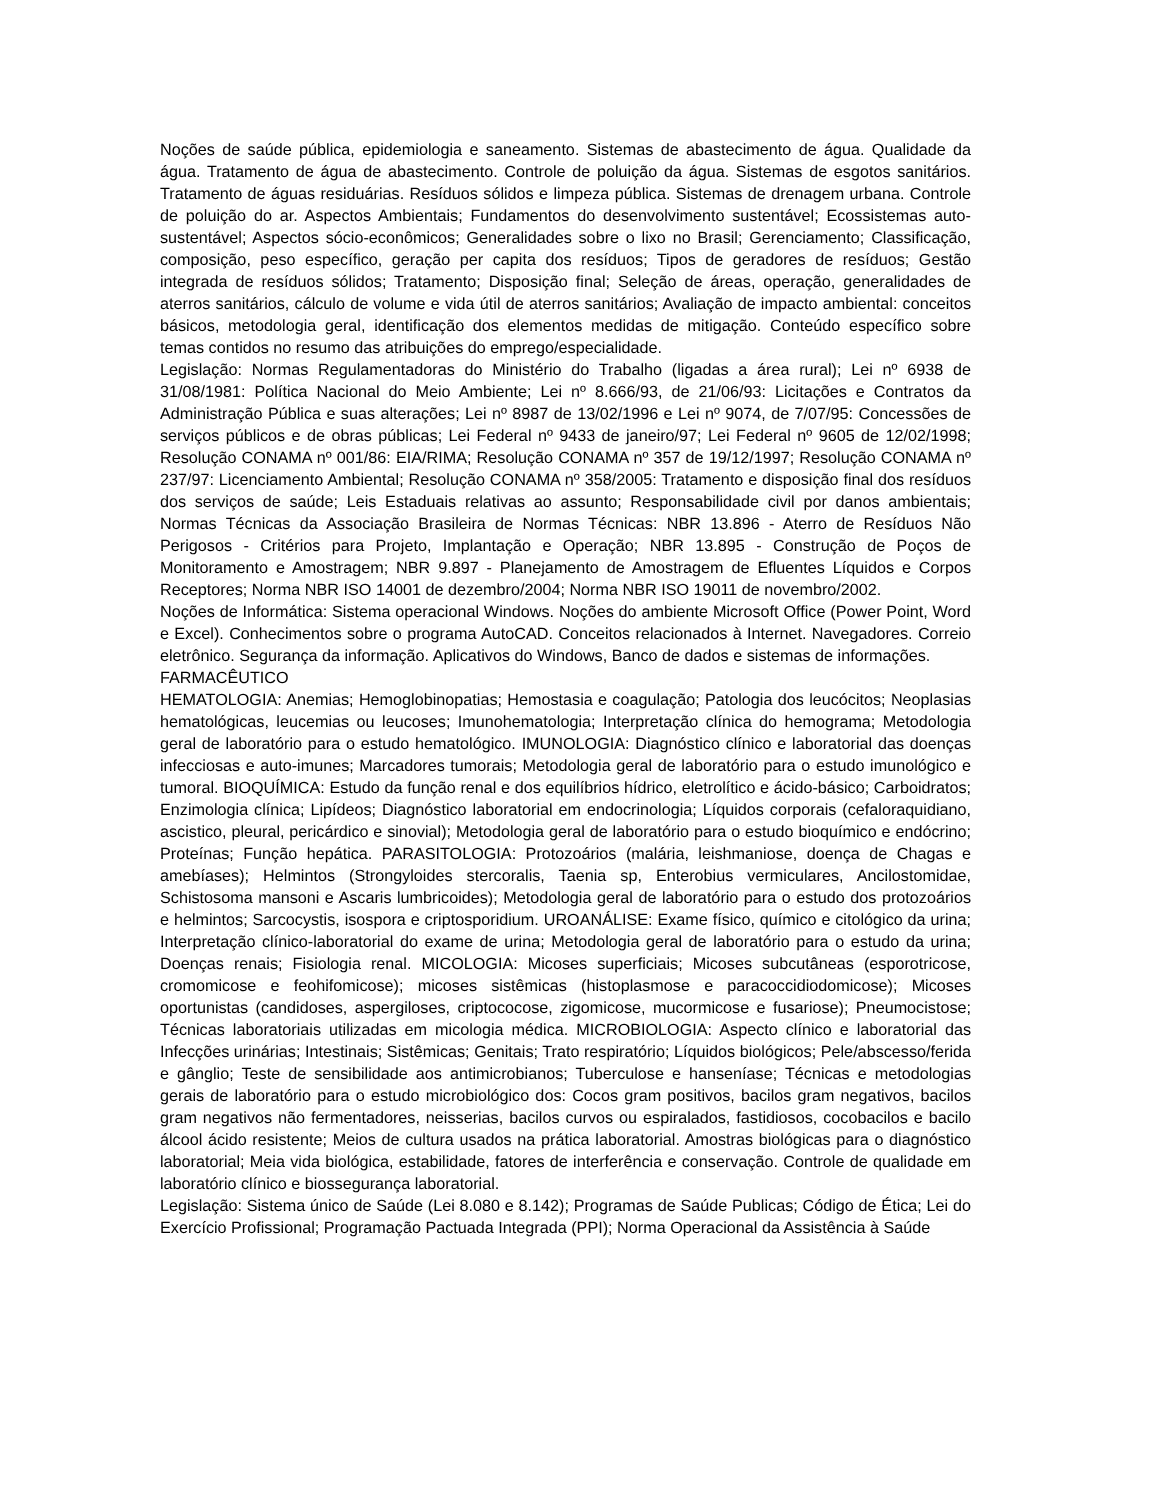Noções de saúde pública, epidemiologia e saneamento. Sistemas de abastecimento de água. Qualidade da água. Tratamento de água de abastecimento. Controle de poluição da água. Sistemas de esgotos sanitários. Tratamento de águas residuárias. Resíduos sólidos e limpeza pública. Sistemas de drenagem urbana. Controle de poluição do ar. Aspectos Ambientais; Fundamentos do desenvolvimento sustentável; Ecossistemas auto-sustentável; Aspectos sócio-econômicos; Generalidades sobre o lixo no Brasil; Gerenciamento; Classificação, composição, peso específico, geração per capita dos resíduos; Tipos de geradores de resíduos; Gestão integrada de resíduos sólidos; Tratamento; Disposição final; Seleção de áreas, operação, generalidades de aterros sanitários, cálculo de volume e vida útil de aterros sanitários; Avaliação de impacto ambiental: conceitos básicos, metodologia geral, identificação dos elementos medidas de mitigação. Conteúdo específico sobre temas contidos no resumo das atribuições do emprego/especialidade.
Legislação: Normas Regulamentadoras do Ministério do Trabalho (ligadas a área rural); Lei nº 6938 de 31/08/1981: Política Nacional do Meio Ambiente; Lei nº 8.666/93, de 21/06/93: Licitações e Contratos da Administração Pública e suas alterações; Lei nº 8987 de 13/02/1996 e Lei nº 9074, de 7/07/95: Concessões de serviços públicos e de obras públicas; Lei Federal nº 9433 de janeiro/97; Lei Federal nº 9605 de 12/02/1998; Resolução CONAMA nº 001/86: EIA/RIMA; Resolução CONAMA nº 357 de 19/12/1997; Resolução CONAMA nº 237/97: Licenciamento Ambiental; Resolução CONAMA nº 358/2005: Tratamento e disposição final dos resíduos dos serviços de saúde; Leis Estaduais relativas ao assunto; Responsabilidade civil por danos ambientais; Normas Técnicas da Associação Brasileira de Normas Técnicas: NBR 13.896 - Aterro de Resíduos Não Perigosos - Critérios para Projeto, Implantação e Operação; NBR 13.895 - Construção de Poços de Monitoramento e Amostragem; NBR 9.897 - Planejamento de Amostragem de Efluentes Líquidos e Corpos Receptores; Norma NBR ISO 14001 de dezembro/2004; Norma NBR ISO 19011 de novembro/2002.
Noções de Informática: Sistema operacional Windows. Noções do ambiente Microsoft Office (Power Point, Word e Excel). Conhecimentos sobre o programa AutoCAD. Conceitos relacionados à Internet. Navegadores. Correio eletrônico. Segurança da informação. Aplicativos do Windows, Banco de dados e sistemas de informações.
FARMACÊUTICO
HEMATOLOGIA: Anemias; Hemoglobinopatias; Hemostasia e coagulação; Patologia dos leucócitos; Neoplasias hematológicas, leucemias ou leucoses; Imunohematologia; Interpretação clínica do hemograma; Metodologia geral de laboratório para o estudo hematológico. IMUNOLOGIA: Diagnóstico clínico e laboratorial das doenças infecciosas e auto-imunes; Marcadores tumorais; Metodologia geral de laboratório para o estudo imunológico e tumoral. BIOQUÍMICA: Estudo da função renal e dos equilíbrios hídrico, eletrolítico e ácido-básico; Carboidratos; Enzimologia clínica; Lipídeos; Diagnóstico laboratorial em endocrinologia; Líquidos corporais (cefaloraquidiano, ascistico, pleural, pericárdico e sinovial); Metodologia geral de laboratório para o estudo bioquímico e endócrino; Proteínas; Função hepática. PARASITOLOGIA: Protozoários (malária, leishmaniose, doença de Chagas e amebíases); Helmintos (Strongyloides stercoralis, Taenia sp, Enterobius vermiculares, Ancilostomidae, Schistosoma mansoni e Ascaris lumbricoides); Metodologia geral de laboratório para o estudo dos protozoários e helmintos; Sarcocystis, isospora e criptosporidium. UROANÁLISE: Exame físico, químico e citológico da urina; Interpretação clínico-laboratorial do exame de urina; Metodologia geral de laboratório para o estudo da urina; Doenças renais; Fisiologia renal. MICOLOGIA: Micoses superficiais; Micoses subcutâneas (esporotricose, cromomicose e feohifomicose); micoses sistêmicas (histoplasmose e paracoccidiodomicose); Micoses oportunistas (candidoses, aspergiloses, criptococose, zigomicose, mucormicose e fusariose); Pneumocistose; Técnicas laboratoriais utilizadas em micologia médica. MICROBIOLOGIA: Aspecto clínico e laboratorial das Infecções urinárias; Intestinais; Sistêmicas; Genitais; Trato respiratório; Líquidos biológicos; Pele/abscesso/ferida e gânglio; Teste de sensibilidade aos antimicrobianos; Tuberculose e hanseníase; Técnicas e metodologias gerais de laboratório para o estudo microbiológico dos: Cocos gram positivos, bacilos gram negativos, bacilos gram negativos não fermentadores, neisserias, bacilos curvos ou espiralados, fastidiosos, cocobacilos e bacilo álcool ácido resistente; Meios de cultura usados na prática laboratorial. Amostras biológicas para o diagnóstico laboratorial; Meia vida biológica, estabilidade, fatores de interferência e conservação. Controle de qualidade em laboratório clínico e biossegurança laboratorial.
Legislação: Sistema único de Saúde (Lei 8.080 e 8.142); Programas de Saúde Publicas; Código de Ética; Lei do Exercício Profissional; Programação Pactuada Integrada (PPI); Norma Operacional da Assistência à Saúde